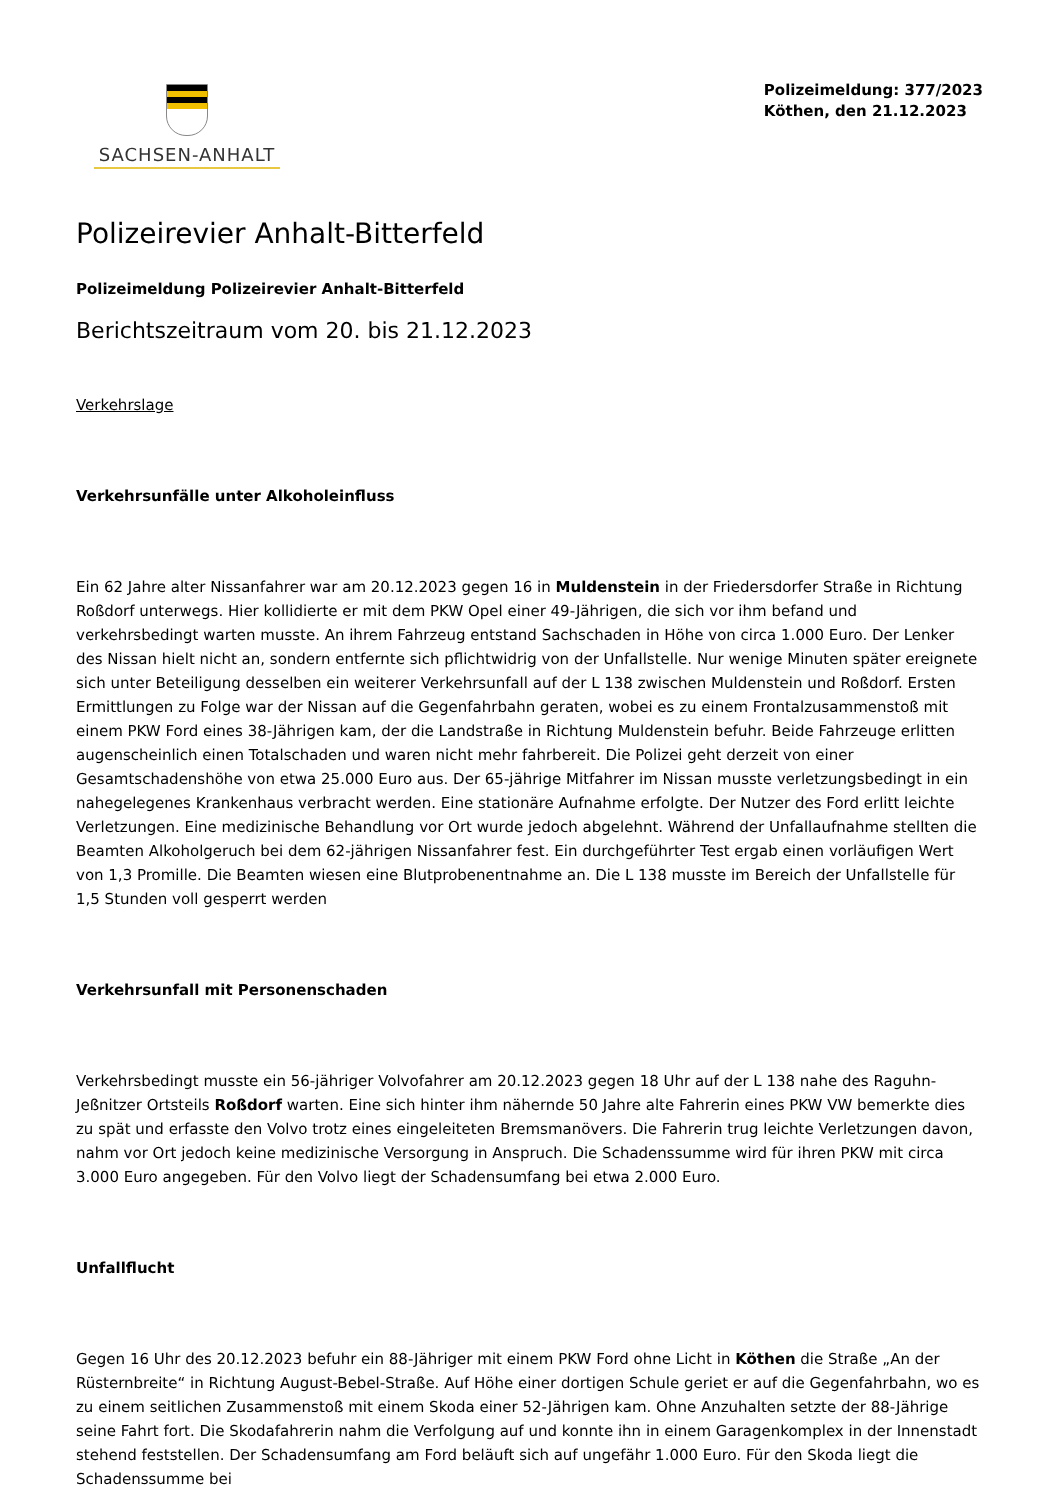SACHSEN-ANHALT
Polizeimeldung: 377/2023
Köthen, den 21.12.2023
Polizeirevier Anhalt-Bitterfeld
Polizeimeldung Polizeirevier Anhalt-Bitterfeld
Berichtszeitraum vom 20. bis 21.12.2023
Verkehrslage
Verkehrsunfälle unter Alkoholeinfluss
Ein 62 Jahre alter Nissanfahrer war am 20.12.2023 gegen 16 in Muldenstein in der Friedersdorfer Straße in Richtung Roßdorf unterwegs. Hier kollidierte er mit dem PKW Opel einer 49-Jährigen, die sich vor ihm befand und verkehrsbedingt warten musste. An ihrem Fahrzeug entstand Sachschaden in Höhe von circa 1.000 Euro. Der Lenker des Nissan hielt nicht an, sondern entfernte sich pflichtwidrig von der Unfallstelle. Nur wenige Minuten später ereignete sich unter Beteiligung desselben ein weiterer Verkehrsunfall auf der L 138 zwischen Muldenstein und Roßdorf. Ersten Ermittlungen zu Folge war der Nissan auf die Gegenfahrbahn geraten, wobei es zu einem Frontalzusammenstoß mit einem PKW Ford eines 38-Jährigen kam, der die Landstraße in Richtung Muldenstein befuhr. Beide Fahrzeuge erlitten augenscheinlich einen Totalschaden und waren nicht mehr fahrbereit. Die Polizei geht derzeit von einer Gesamtschadenshöhe von etwa 25.000 Euro aus. Der 65-jährige Mitfahrer im Nissan musste verletzungsbedingt in ein nahegelegenes Krankenhaus verbracht werden. Eine stationäre Aufnahme erfolgte. Der Nutzer des Ford erlitt leichte Verletzungen. Eine medizinische Behandlung vor Ort wurde jedoch abgelehnt. Während der Unfallaufnahme stellten die Beamten Alkoholgeruch bei dem 62-jährigen Nissanfahrer fest. Ein durchgeführter Test ergab einen vorläufigen Wert von 1,3 Promille. Die Beamten wiesen eine Blutprobenentnahme an. Die L 138 musste im Bereich der Unfallstelle für 1,5 Stunden voll gesperrt werden
Verkehrsunfall mit Personenschaden
Verkehrsbedingt musste ein 56-jähriger Volvofahrer am 20.12.2023 gegen 18 Uhr auf der L 138 nahe des Raguhn-Jeßnitzer Ortsteils Roßdorf warten. Eine sich hinter ihm nähernde 50 Jahre alte Fahrerin eines PKW VW bemerkte dies zu spät und erfasste den Volvo trotz eines eingeleiteten Bremsmanövers. Die Fahrerin trug leichte Verletzungen davon, nahm vor Ort jedoch keine medizinische Versorgung in Anspruch. Die Schadenssumme wird für ihren PKW mit circa 3.000 Euro angegeben. Für den Volvo liegt der Schadensumfang bei etwa 2.000 Euro.
Unfallflucht
Gegen 16 Uhr des 20.12.2023 befuhr ein 88-Jähriger mit einem PKW Ford ohne Licht in Köthen die Straße „An der Rüsternbreite“ in Richtung August-Bebel-Straße. Auf Höhe einer dortigen Schule geriet er auf die Gegenfahrbahn, wo es zu einem seitlichen Zusammenstoß mit einem Skoda einer 52-Jährigen kam. Ohne Anzuhalten setzte der 88-Jährige seine Fahrt fort. Die Skodafahrerin nahm die Verfolgung auf und konnte ihn in einem Garagenkomplex in der Innenstadt stehend feststellen. Der Schadensumfang am Ford beläuft sich auf ungefähr 1.000 Euro. Für den Skoda liegt die Schadenssumme bei